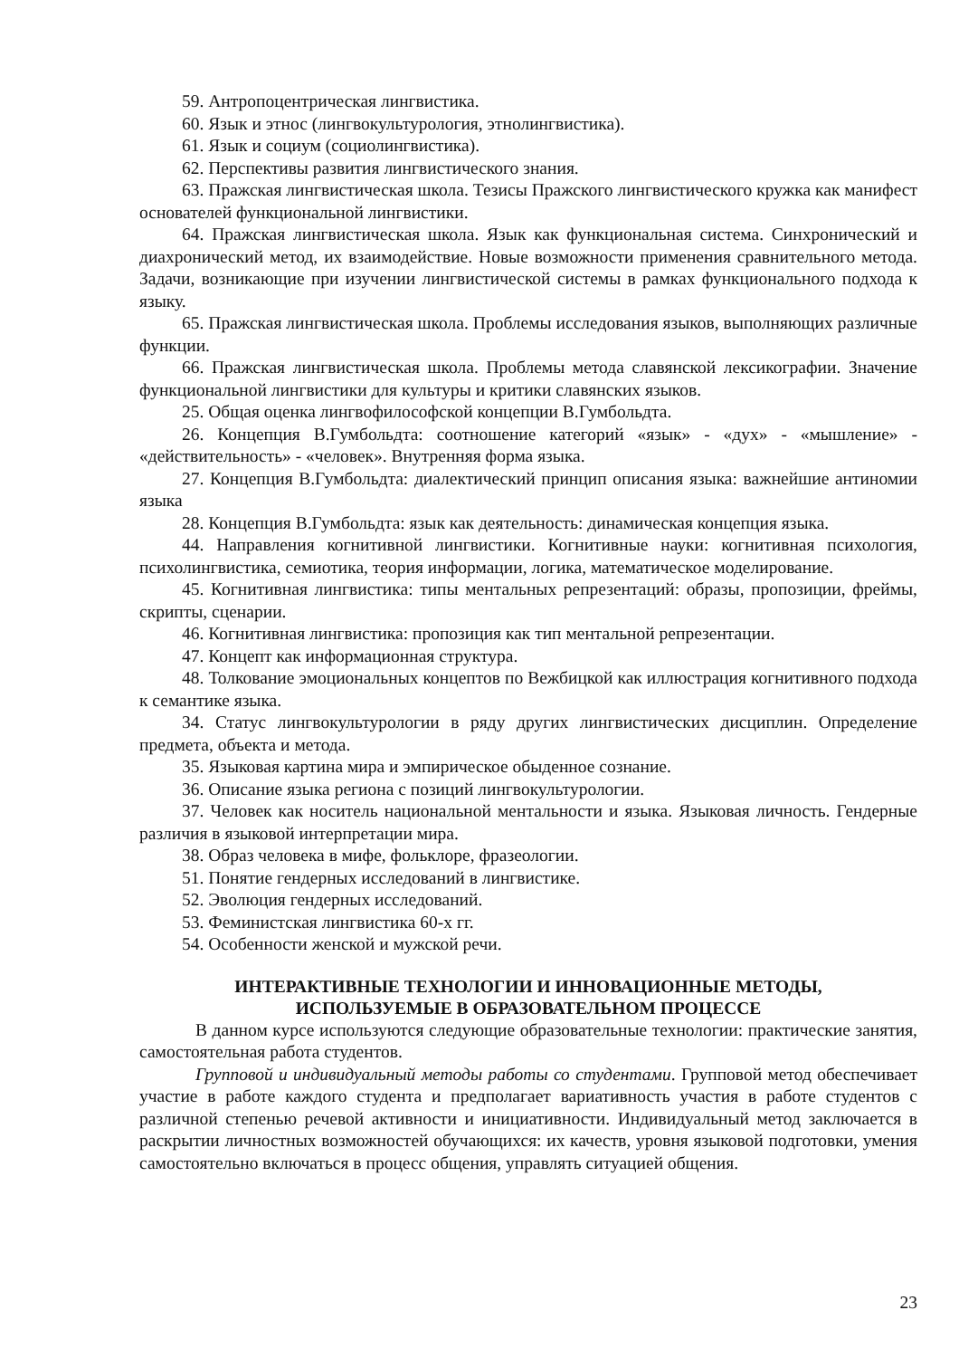59. Антропоцентрическая лингвистика.
60. Язык и этнос (лингвокультурология, этнолингвистика).
61. Язык и социум (социолингвистика).
62. Перспективы развития лингвистического знания.
63. Пражская лингвистическая школа. Тезисы Пражского лингвистического кружка как манифест основателей функциональной лингвистики.
64. Пражская лингвистическая школа. Язык как функциональная система. Синхронический и диахронический метод, их взаимодействие. Новые возможности применения сравнительного метода. Задачи, возникающие при изучении лингвистической системы в рамках функционального подхода к языку.
65. Пражская лингвистическая школа. Проблемы исследования языков, выполняющих различные функции.
66. Пражская лингвистическая школа. Проблемы метода славянской лексикографии. Значение функциональной лингвистики для культуры и критики славянских языков.
25. Общая оценка лингвофилософской концепции В.Гумбольдта.
26. Концепция В.Гумбольдта: соотношение категорий «язык» - «дух» - «мышление» - «действительность» - «человек». Внутренняя форма языка.
27. Концепция В.Гумбольдта: диалектический принцип описания языка: важнейшие антиномии языка
28. Концепция В.Гумбольдта: язык как деятельность: динамическая концепция языка.
44. Направления когнитивной лингвистики. Когнитивные науки: когнитивная психология, психолингвистика, семиотика, теория информации, логика, математическое моделирование.
45. Когнитивная лингвистика: типы ментальных репрезентаций: образы, пропозиции, фреймы, скрипты, сценарии.
46. Когнитивная лингвистика: пропозиция как тип ментальной репрезентации.
47. Концепт как информационная структура.
48. Толкование эмоциональных концептов по Вежбицкой как иллюстрация когнитивного подхода к семантике языка.
34. Статус лингвокультурологии в ряду других лингвистических дисциплин. Определение предмета, объекта и метода.
35. Языковая картина мира и эмпирическое обыденное сознание.
36. Описание языка региона с позиций лингвокультурологии.
37. Человек как носитель национальной ментальности и языка. Языковая личность. Гендерные различия в языковой интерпретации мира.
38. Образ человека в мифе, фольклоре, фразеологии.
51. Понятие гендерных исследований в лингвистике.
52. Эволюция гендерных исследований.
53. Феминистская лингвистика 60-х гг.
54. Особенности женской и мужской речи.
ИНТЕРАКТИВНЫЕ ТЕХНОЛОГИИ И ИННОВАЦИОННЫЕ МЕТОДЫ,
ИСПОЛЬЗУЕМЫЕ В ОБРАЗОВАТЕЛЬНОМ ПРОЦЕССЕ
В данном курсе используются следующие образовательные технологии: практические занятия, самостоятельная работа студентов.
Групповой и индивидуальный методы работы со студентами. Групповой метод обеспечивает участие в работе каждого студента и предполагает вариативность участия в работе студентов с различной степенью речевой активности и инициативности. Индивидуальный метод заключается в раскрытии личностных возможностей обучающихся: их качеств, уровня языковой подготовки, умения самостоятельно включаться в процесс общения, управлять ситуацией общения.
23